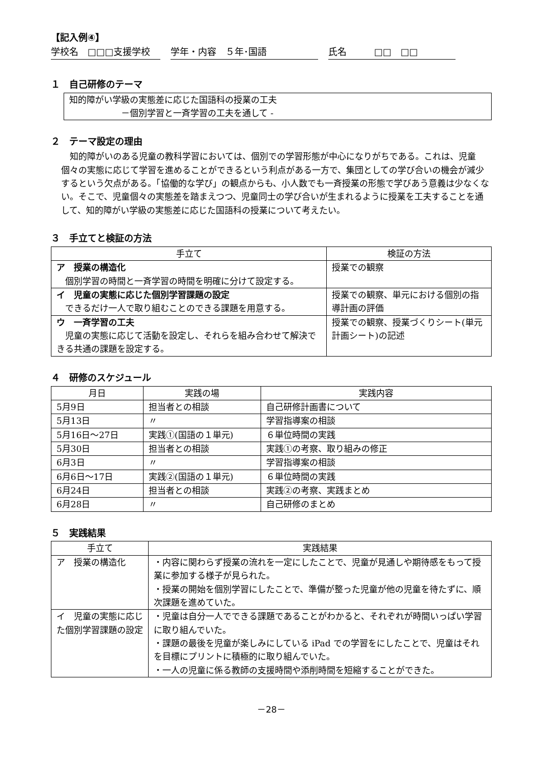【記入例④】
学校名　□□□支援学校 学年・内容　５年･国語 氏名　　　□□　□□
１　自己研修のテーマ
知的障がい学級の実態差に応じた国語科の授業の工夫
　　　　　　－個別学習と一斉学習の工夫を通して -
２　テーマ設定の理由
知的障がいのある児童の教科学習においては、個別での学習形態が中心になりがちである。これは、児童個々の実態に応じて学習を進めることができるという利点がある一方で、集団としての学び合いの機会が減少するという欠点がある。「協働的な学び」の観点からも、小人数でも一斉授業の形態で学びあう意義は少なくない。そこで、児童個々の実態差を踏まえつつ、児童同士の学び合いが生まれるように授業を工夫することを通して、知的障がい学級の実態差に応じた国語科の授業について考えたい。
３　手立てと検証の方法
| 手立て | 検証の方法 |
| --- | --- |
| ア 授業の構造化 個別学習の時間と一斉学習の時間を明確に分けて設定する。 | 授業での観察 |
| イ 児童の実態に応じた個別学習課題の設定 できるだけ一人で取り組むことのできる課題を用意する。 | 授業での観察、単元における個別の指導計画の評価 |
| ウ 一斉学習の工夫 児童の実態に応じて活動を設定し、それらを組み合わせて解決できる共通の課題を設定する。 | 授業での観察、授業づくりシート(単元計画シート)の記述 |
４　研修のスケジュール
| 月日 | 実践の場 | 実践内容 |
| --- | --- | --- |
| 5月9日 | 担当者との相談 | 自己研修計画書について |
| 5月13日 | 〃 | 学習指導案の相談 |
| 5月16日～27日 | 実践①(国語の１単元) | ６単位時間の実践 |
| 5月30日 | 担当者との相談 | 実践①の考察、取り組みの修正 |
| 6月3日 | 〃 | 学習指導案の相談 |
| 6月6日～17日 | 実践②(国語の１単元) | ６単位時間の実践 |
| 6月24日 | 担当者との相談 | 実践②の考察、実践まとめ |
| 6月28日 | 〃 | 自己研修のまとめ |
５　実践結果
| 手立て | 実践結果 |
| --- | --- |
| ア 授業の構造化 | ・内容に関わらず授業の流れを一定にしたことで、児童が見通しや期待感をもって授業に参加する様子が見られた。 ・授業の開始を個別学習にしたことで、準備が整った児童が他の児童を待たずに、順次課題を進めていた。 |
| イ 児童の実態に応じた個別学習課題の設定 | ・児童は自分一人でできる課題であることがわかると、それぞれが時間いっぱい学習に取り組んでいた。 ・課題の最後を児童が楽しみにしている iPad での学習をにしたことで、児童はそれを目標にプリントに積極的に取り組んでいた。 ・一人の児童に係る教師の支援時間や添削時間を短縮することができた。 |
－28－